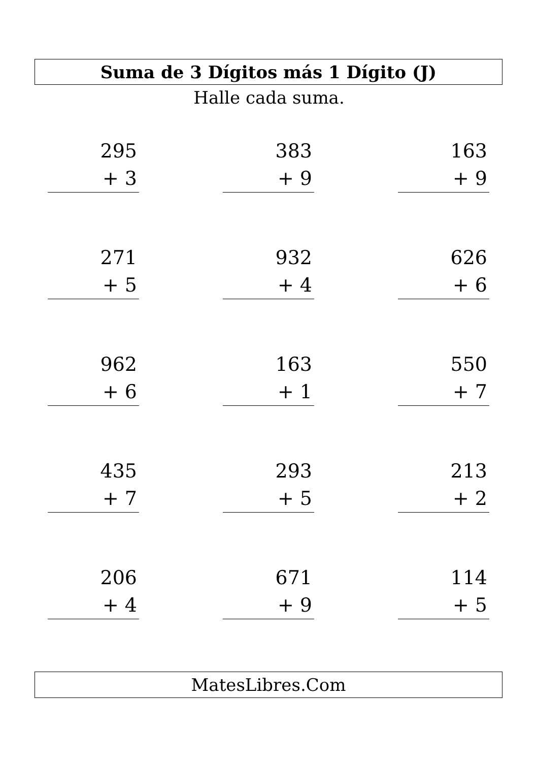Suma de 3 Dígitos más 1 Dígito (J)
Halle cada suma.
295
+ 3
383
+ 9
163
+ 9
271
+ 5
932
+ 4
626
+ 6
962
+ 6
163
+ 1
550
+ 7
435
+ 7
293
+ 5
213
+ 2
206
+ 4
671
+ 9
114
+ 5
MatesLibres.Com